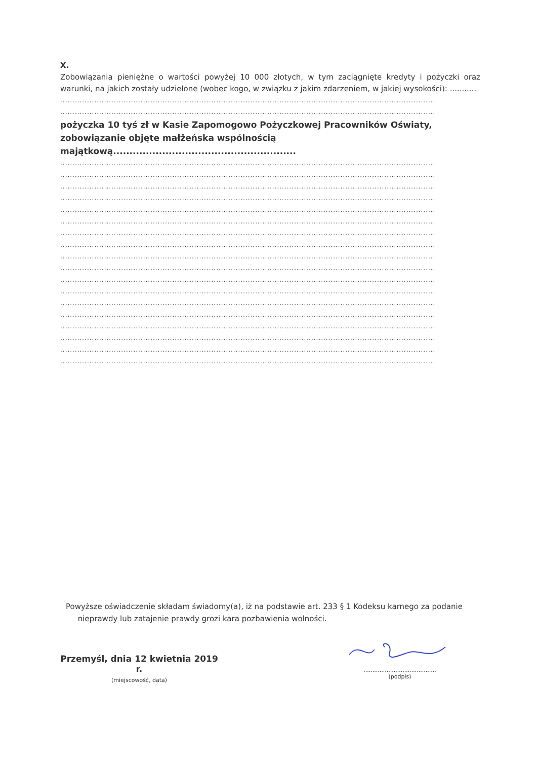X.
Zobowiązania pieniężne o wartości powyżej 10 000 złotych, w tym zaciągnięte kredyty i pożyczki oraz warunki, na jakich zostały udzielone (wobec kogo, w związku z jakim zdarzeniem, w jakiej wysokości): ...........
..........................................................................................................................................................
..........................................................................................................................................................
pożyczka 10 tyś zł w Kasie Zapomogowo Pożyczkowej Pracowników Oświaty, zobowiązanie objęte małżeńska wspólnością majątkową........................................................
..........................................................................................................................................................
..........................................................................................................................................................
..........................................................................................................................................................
..........................................................................................................................................................
..........................................................................................................................................................
..........................................................................................................................................................
..........................................................................................................................................................
..........................................................................................................................................................
..........................................................................................................................................................
..........................................................................................................................................................
..........................................................................................................................................................
..........................................................................................................................................................
..........................................................................................................................................................
..........................................................................................................................................................
..........................................................................................................................................................
..........................................................................................................................................................
..........................................................................................................................................................
..........................................................................................................................................................
Powyższe oświadczenie składam świadomy(a), iż na podstawie art. 233 § 1 Kodeksu karnego za podanie
nieprawdy lub zatajenie prawdy grozi kara pozbawienia wolności.
Przemyśl, dnia 12 kwietnia 2019 r.
(miejscowość, data)
.........................................
(podpis)